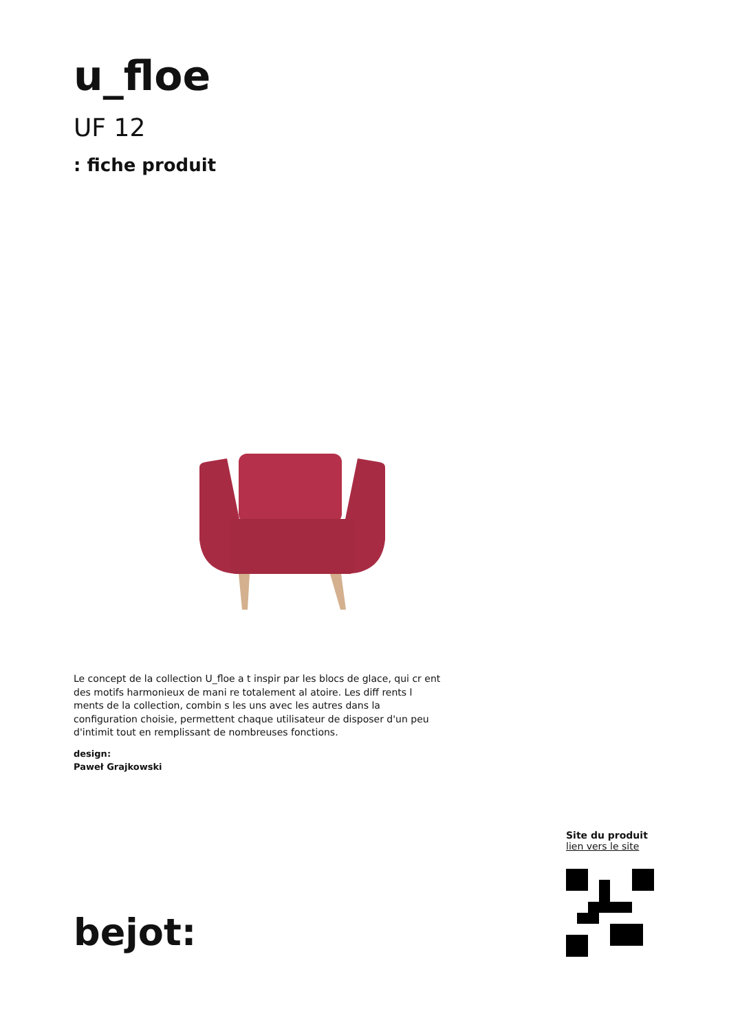u_floe
UF 12
: fiche produit
Le concept de la collection U_floe a t inspir par les blocs de glace, qui cr ent des motifs harmonieux de mani re totalement al atoire. Les diff rents l ments de la collection, combin s les uns avec les autres dans la configuration choisie, permettent chaque utilisateur de disposer d'un peu d'intimit tout en remplissant de nombreuses fonctions.
design:
Paweł Grajkowski
Site du produit
lien vers le site
bejot: